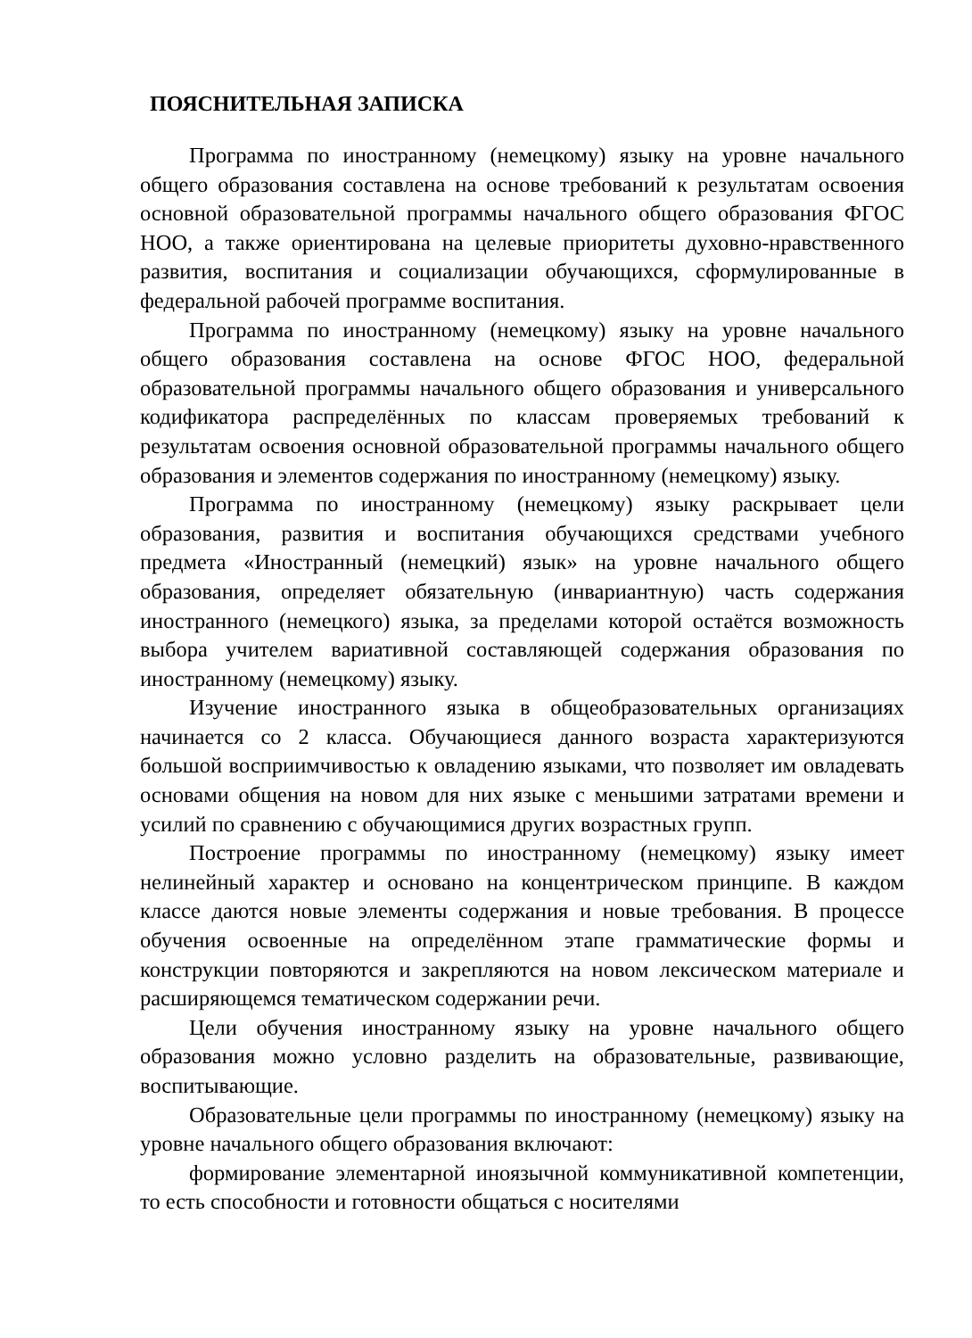ПОЯСНИТЕЛЬНАЯ ЗАПИСКА
Программа по иностранному (немецкому) языку на уровне начального общего образования составлена на основе требований к результатам освоения основной образовательной программы начального общего образования ФГОС НОО, а также ориентирована на целевые приоритеты духовно-нравственного развития, воспитания и социализации обучающихся, сформулированные в федеральной рабочей программе воспитания.
Программа по иностранному (немецкому) языку на уровне начального общего образования составлена на основе ФГОС НОО, федеральной образовательной программы начального общего образования и универсального кодификатора распределённых по классам проверяемых требований к результатам освоения основной образовательной программы начального общего образования и элементов содержания по иностранному (немецкому) языку.
Программа по иностранному (немецкому) языку раскрывает цели образования, развития и воспитания обучающихся средствами учебного предмета «Иностранный (немецкий) язык» на уровне начального общего образования, определяет обязательную (инвариантную) часть содержания иностранного (немецкого) языка, за пределами которой остаётся возможность выбора учителем вариативной составляющей содержания образования по иностранному (немецкому) языку.
Изучение иностранного языка в общеобразовательных организациях начинается со 2 класса. Обучающиеся данного возраста характеризуются большой восприимчивостью к овладению языками, что позволяет им овладевать основами общения на новом для них языке с меньшими затратами времени и усилий по сравнению с обучающимися других возрастных групп.
Построение программы по иностранному (немецкому) языку имеет нелинейный характер и основано на концентрическом принципе. В каждом классе даются новые элементы содержания и новые требования. В процессе обучения освоенные на определённом этапе грамматические формы и конструкции повторяются и закрепляются на новом лексическом материале и расширяющемся тематическом содержании речи.
Цели обучения иностранному языку на уровне начального общего образования можно условно разделить на образовательные, развивающие, воспитывающие.
Образовательные цели программы по иностранному (немецкому) языку на уровне начального общего образования включают:
формирование элементарной иноязычной коммуникативной компетенции, то есть способности и готовности общаться с носителями